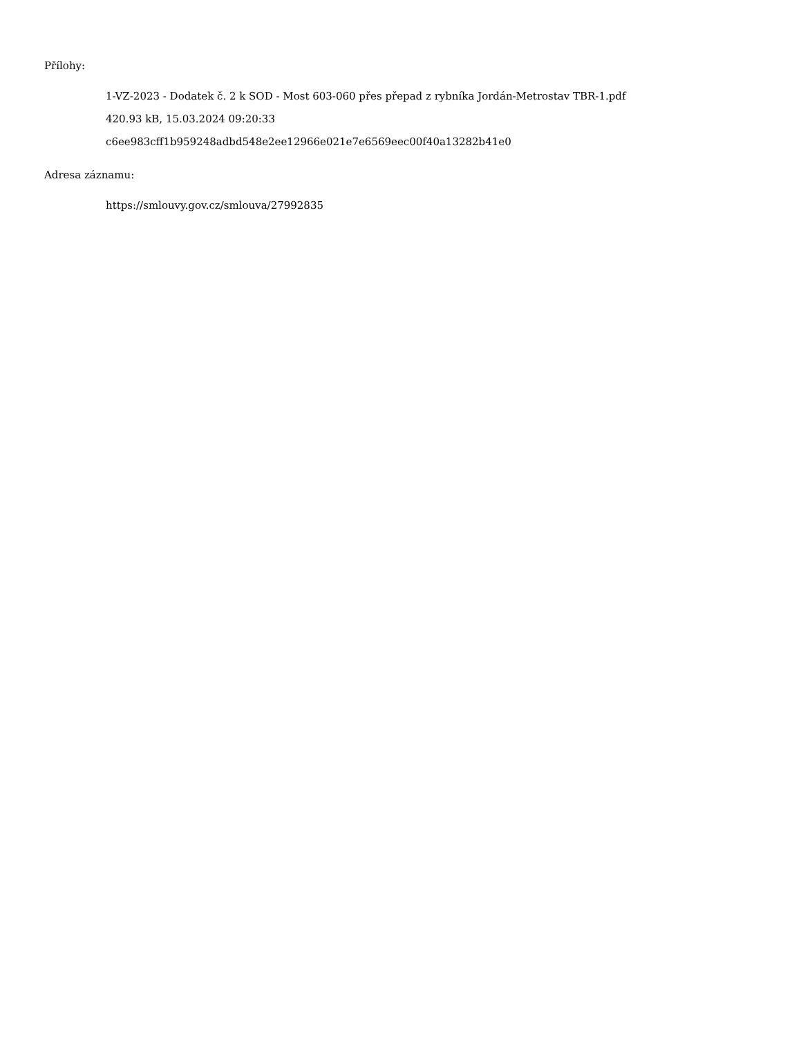Přílohy:
1-VZ-2023 - Dodatek č. 2 k SOD - Most 603-060 přes přepad z rybníka Jordán-Metrostav TBR-1.pdf
420.93 kB, 15.03.2024 09:20:33
c6ee983cff1b959248adbd548e2ee12966e021e7e6569eec00f40a13282b41e0
Adresa záznamu:
https://smlouvy.gov.cz/smlouva/27992835